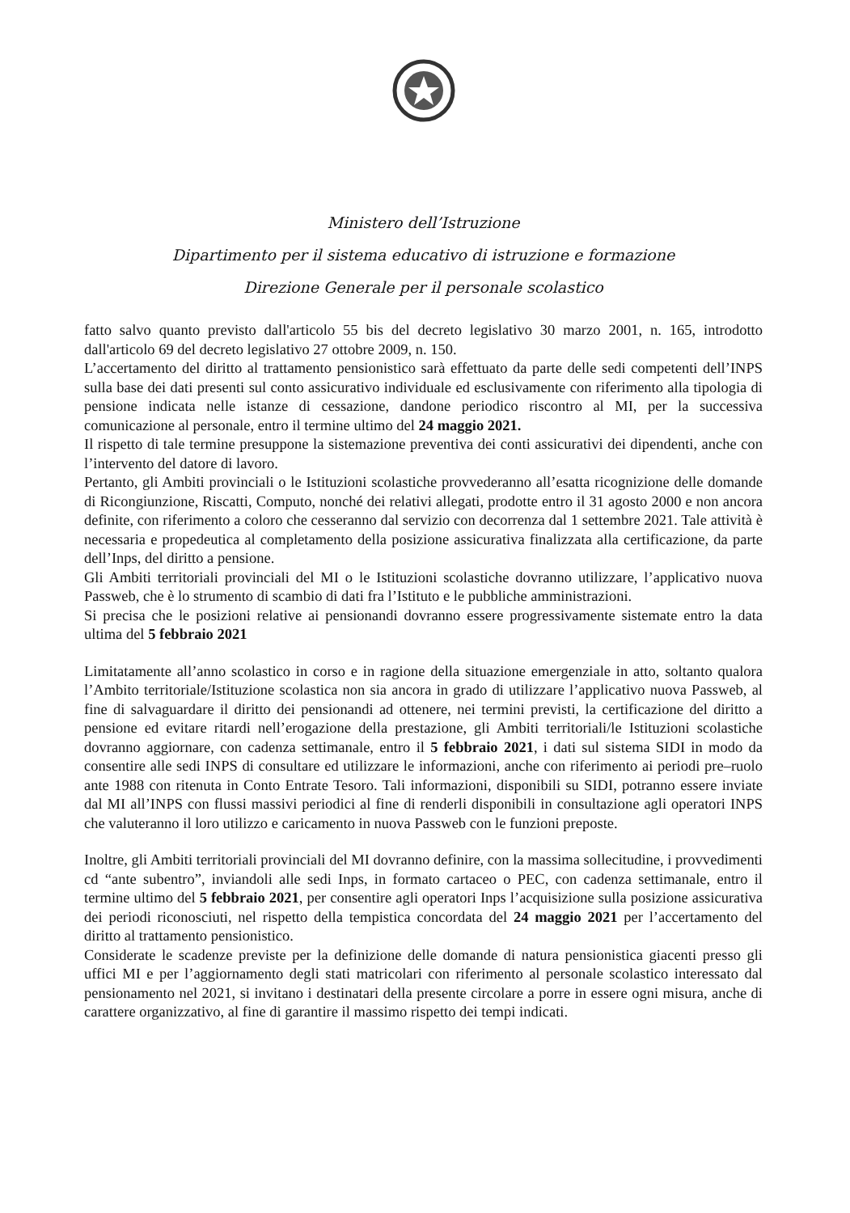Ministero dell’Istruzione
Dipartimento per il sistema educativo di istruzione e formazione
Direzione Generale per il personale scolastico
fatto salvo quanto previsto dall'articolo 55 bis del decreto legislativo 30 marzo 2001, n. 165, introdotto dall'articolo 69 del decreto legislativo 27 ottobre 2009, n. 150.
L’accertamento del diritto al trattamento pensionistico sarà effettuato da parte delle sedi competenti dell’INPS sulla base dei dati presenti sul conto assicurativo individuale ed esclusivamente con riferimento alla tipologia di pensione indicata nelle istanze di cessazione, dandone periodico riscontro al MI, per la successiva comunicazione al personale, entro il termine ultimo del 24 maggio 2021.
Il rispetto di tale termine presuppone la sistemazione preventiva dei conti assicurativi dei dipendenti, anche con l’intervento del datore di lavoro.
Pertanto, gli Ambiti provinciali o le Istituzioni scolastiche provvederanno all’esatta ricognizione delle domande di Ricongiunzione, Riscatti, Computo, nonché dei relativi allegati, prodotte entro il 31 agosto 2000 e non ancora definite, con riferimento a coloro che cesseranno dal servizio con decorrenza dal 1 settembre 2021. Tale attività è necessaria e propedeutica al completamento della posizione assicurativa finalizzata alla certificazione, da parte dell’Inps, del diritto a pensione.
Gli Ambiti territoriali provinciali del MI o le Istituzioni scolastiche dovranno utilizzare, l’applicativo nuova Passweb, che è lo strumento di scambio di dati fra l’Istituto e le pubbliche amministrazioni.
Si precisa che le posizioni relative ai pensionandi dovranno essere progressivamente sistemate entro la data ultima del 5 febbraio 2021
Limitatamente all’anno scolastico in corso e in ragione della situazione emergenziale in atto, soltanto qualora l’Ambito territoriale/Istituzione scolastica non sia ancora in grado di utilizzare l’applicativo nuova Passweb, al fine di salvaguardare il diritto dei pensionandi ad ottenere, nei termini previsti, la certificazione del diritto a pensione ed evitare ritardi nell’erogazione della prestazione, gli Ambiti territoriali/le Istituzioni scolastiche dovranno aggiornare, con cadenza settimanale, entro il 5 febbraio 2021, i dati sul sistema SIDI in modo da consentire alle sedi INPS di consultare ed utilizzare le informazioni, anche con riferimento ai periodi pre–ruolo ante 1988 con ritenuta in Conto Entrate Tesoro. Tali informazioni, disponibili su SIDI, potranno essere inviate dal MI all’INPS con flussi massivi periodici al fine di renderli disponibili in consultazione agli operatori INPS che valuteranno il loro utilizzo e caricamento in nuova Passweb con le funzioni preposte.
Inoltre, gli Ambiti territoriali provinciali del MI dovranno definire, con la massima sollecitudine, i provvedimenti cd “ante subentro”, inviandoli alle sedi Inps, in formato cartaceo o PEC, con cadenza settimanale, entro il termine ultimo del 5 febbraio 2021, per consentire agli operatori Inps l’acquisizione sulla posizione assicurativa dei periodi riconosciuti, nel rispetto della tempistica concordata del 24 maggio 2021 per l’accertamento del diritto al trattamento pensionistico.
Considerate le scadenze previste per la definizione delle domande di natura pensionistica giacenti presso gli uffici MI e per l’aggiornamento degli stati matricolari con riferimento al personale scolastico interessato dal pensionamento nel 2021, si invitano i destinatari della presente circolare a porre in essere ogni misura, anche di carattere organizzativo, al fine di garantire il massimo rispetto dei tempi indicati.